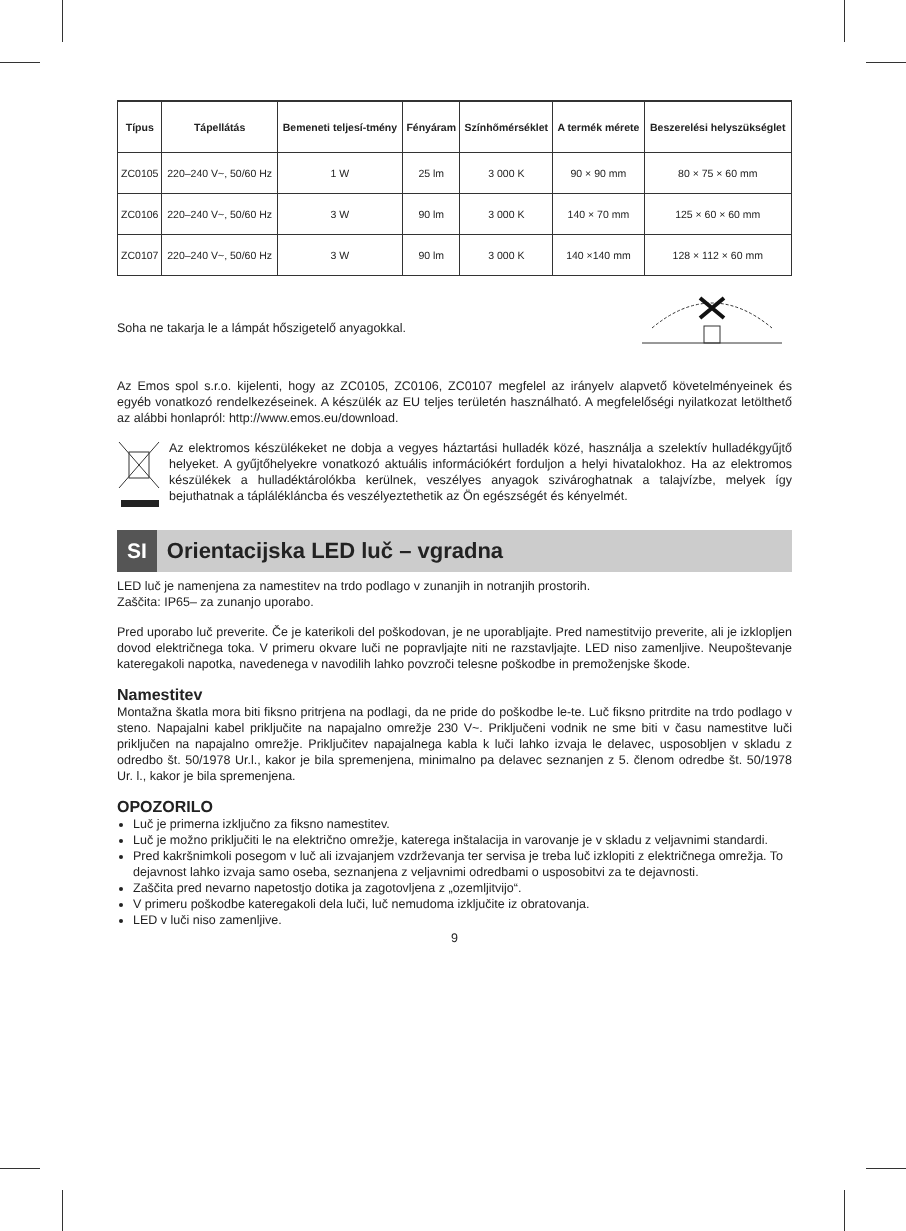| Típus | Tápellátás | Bemeneti teljesí-tmény | Fényáram | Színhőmérséklet | A termék mérete | Beszerelési helyszükséglet |
| --- | --- | --- | --- | --- | --- | --- |
| ZC0105 | 220–240 V~, 50/60 Hz | 1 W | 25 lm | 3 000 K | 90 × 90 mm | 80 × 75 × 60 mm |
| ZC0106 | 220–240 V~, 50/60 Hz | 3 W | 90 lm | 3 000 K | 140 × 70 mm | 125 × 60 × 60 mm |
| ZC0107 | 220–240 V~, 50/60 Hz | 3 W | 90 lm | 3 000 K | 140 ×140 mm | 128 × 112 × 60 mm |
Soha ne takarja le a lámpát hőszigetelő anyagokkal.
Az Emos spol s.r.o. kijelenti, hogy az ZC0105, ZC0106, ZC0107 megfelel az irányelv alapvető követelményeinek és egyéb vonatkozó rendelkezéseinek. A készülék az EU teljes területén használható. A megfelelőségi nyilatkozat letölthető az alábbi honlapról: http://www.emos.eu/download.
Az elektromos készülékeket ne dobja a vegyes háztartási hulladék közé, használja a szelektív hulladékgyűjtő helyeket. A gyűjtőhelyekre vonatkozó aktuális információkért forduljon a helyi hivatalokhoz. Ha az elektromos készülékek a hulladéktárolókba kerülnek, veszélyes anyagok szivároghatnak a talajvízbe, melyek így bejuthatnak a táplálékláncba és veszélyeztethetik az Ön egészségét és kényelmét.
SI Orientacijska LED luč – vgradna
LED luč je namenjena za namestitev na trdo podlago v zunanjih in notranjih prostorih.
Zaščita: IP65– za zunanjo uporabo.
Pred uporabo luč preverite. Če je katerikoli del poškodovan, je ne uporabljajte. Pred namestitvijo preverite, ali je izklopljen dovod električnega toka. V primeru okvare luči ne popravljajte niti ne razstavljajte. LED niso zamenljive. Neupoštevanje kateregakoli napotka, navedenega v navodilih lahko povzroči telesne poškodbe in premoženjske škode.
Namestitev
Montažna škatla mora biti fiksno pritrjena na podlagi, da ne pride do poškodbe le-te. Luč fiksno pritrdite na trdo podlago v steno. Napajalni kabel priključite na napajalno omrežje 230 V~. Priključeni vodnik ne sme biti v času namestitve luči priključen na napajalno omrežje. Priključitev napajalnega kabla k luči lahko izvaja le delavec, usposobljen v skladu z odredbo št. 50/1978 Ur.l., kakor je bila spremenjena, minimalno pa delavec seznanjen z 5. členom odredbe št. 50/1978 Ur. l., kakor je bila spremenjena.
OPOZORILO
Luč je primerna izključno za fiksno namestitev.
Luč je možno priključiti le na električno omrežje, katerega inštalacija in varovanje je v skladu z veljavnimi standardi.
Pred kakršnimkoli posegom v luč ali izvajanjem vzdrževanja ter servisa je treba luč izklopiti z električnega omrežja. To dejavnost lahko izvaja samo oseba, seznanjena z veljavnimi odredbami o usposobitvi za te dejavnosti.
Zaščita pred nevarno napetostjo dotika ja zagotovljena z „ozemljitvijo“.
V primeru poškodbe kateregakoli dela luči, luč nemudoma izključite iz obratovanja.
LED v luči niso zamenljive.
9